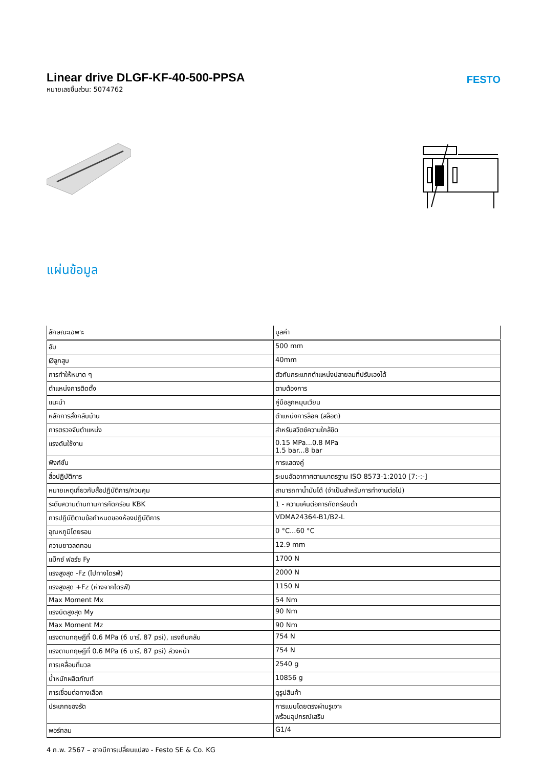Linear drive DLGF-KF-40-500-PPSA
หมายเลขชิ้นส่วน: 5074762
FESTO
แผ่นข้อมูล
| ลักษณะเฉพาะ | มูลค่า |
| --- | --- |
| ฮับ | 500 mm |
| Øลูกสูบ | 40mm |
| การทำให้หมาด ๆ | ตัวกันกระแทกตำแหน่งปลายลมที่ปรับเองได้ |
| ตำแหน่งการติดตั้ง | ตามต้องการ |
| แนะนำ | คู่มือลูกหมุนเวียน |
| หลักการสั่งกลับบ้าน | ตำแหน่งการล็อค (สล็อต) |
| การตรวจจับตำแหน่ง | สำหรับสวิตช์ความใกล้ชิด |
| แรงดันใช้งาน | 0.15 MPa...0.8 MPa 1.5 bar...8 bar |
| ฟังก์ชั่น | การแสดงคู่ |
| สื่อปฏิบัติการ | ระบบอัดอากาศตามมาตรฐาน ISO 8573-1:2010 [7:-:-] |
| หมายเหตุเกี่ยวกับสื่อปฏิบัติการ/ควบคุม | สามารถทาน้ำมันได้ (จำเป็นสำหรับการทำงานต่อไป) |
| ระดับความต้านทานการกัดกร่อน KBK | 1 - ความเค้นต่อการกัดกร่อนต่ำ |
| การปฏิบัติตามข้อกำหนดของห้องปฏิบัติการ | VDMA24364-B1/B2-L |
| อุณหภูมิโดยรอบ | 0 °C...60 °C |
| ความยาวลดทอน | 12.9 mm |
| แม็กซ์ ฟอร์ซ Fy | 1700 N |
| แรงสูงสุด -Fz (ไปทางไดรฟ์) | 2000 N |
| แรงสูงสุด +Fz (ห่างจากไดรฟ์) | 1150 N |
| Max Moment Mx | 54 Nm |
| แรงบิดสูงสุด My | 90 Nm |
| Max Moment Mz | 90 Nm |
| แรงตามทฤษฎีที่ 0.6 MPa (6 บาร์, 87 psi), แรงถีบกลับ | 754 N |
| แรงตามทฤษฎีที่ 0.6 MPa (6 บาร์, 87 psi) ล่วงหน้า | 754 N |
| การเคลื่อนที่มวล | 2540 g |
| น้ำหนักผลิตภัณฑ์ | 10856 g |
| การเชื่อมต่อทางเลือก | ดูรูปสินค้า |
| ประเภทของรัด | การแนบโดยตรงผ่านรูเจาะ พร้อมอุปกรณ์เสริม |
| พอร์ทลม | G1/4 |
4 ก.พ. 2567 – อาจมีการเปลี่ยนแปลง - Festo SE & Co. KG